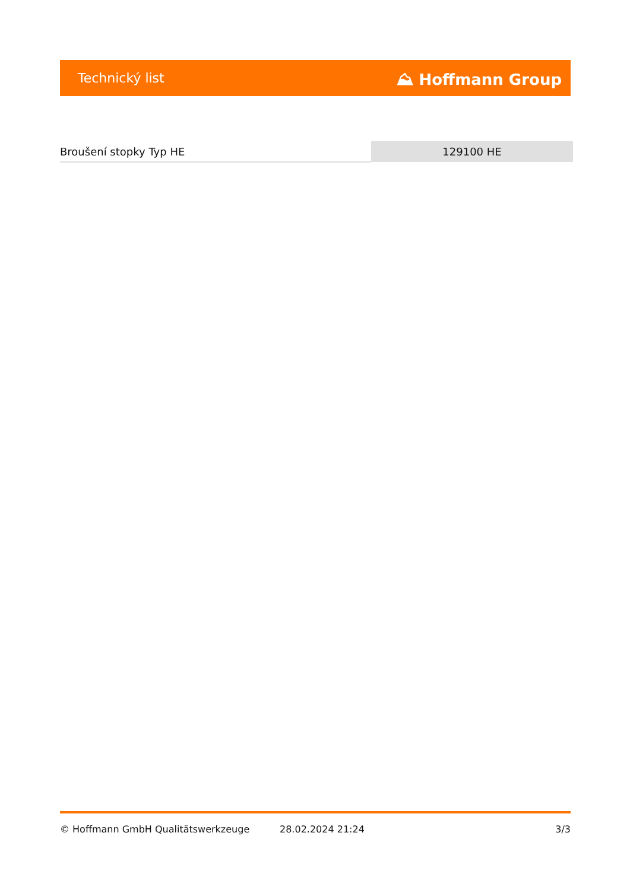Technický list ⛰ Hoffmann Group
| Broušení stopky Typ HE | 129100 HE |
© Hoffmann GmbH Qualitätswerkzeuge 28.02.2024 21:24 3/3